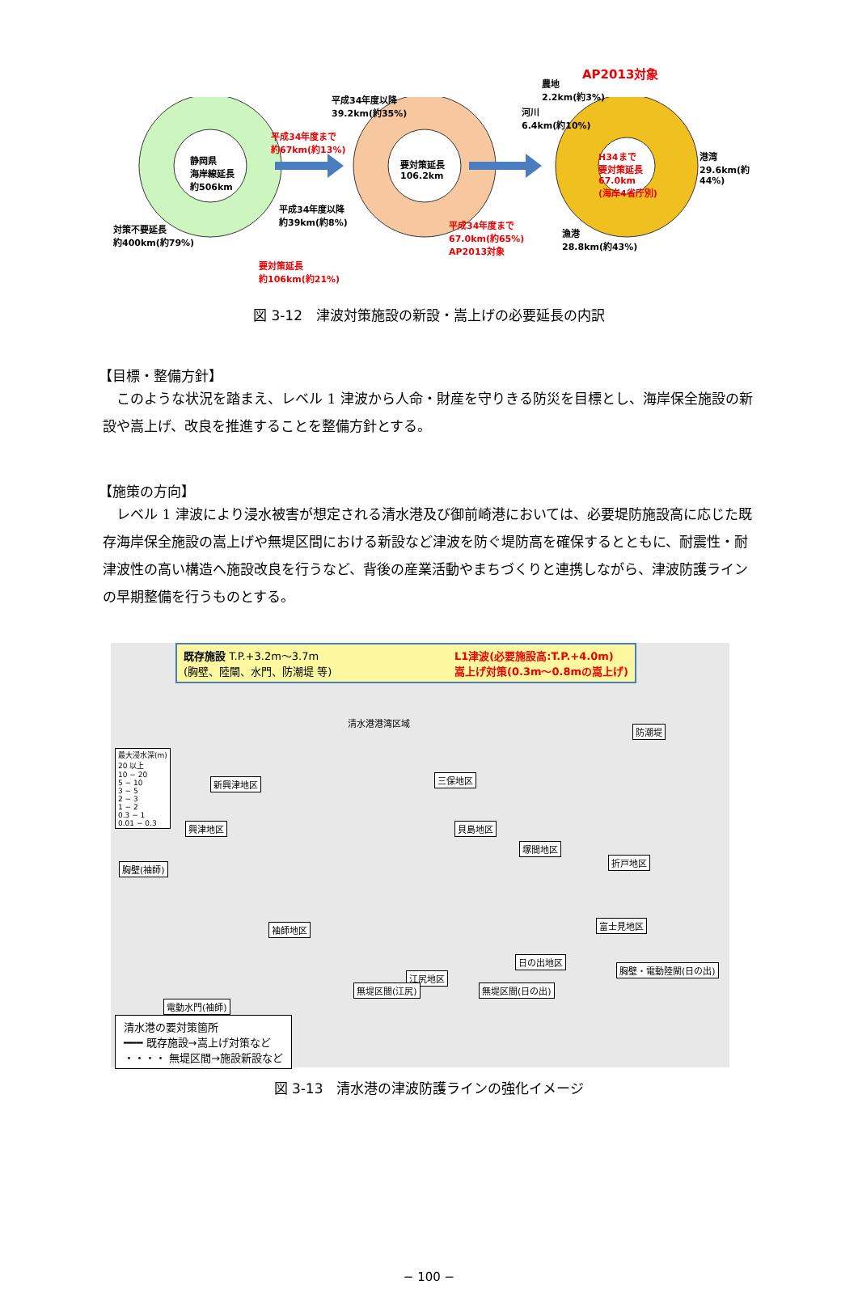静岡県
海岸線延長
約506km
平成34年度まで
約67km(約13%)
平成34年度以降
約39km(約8%)
対策不要延長
約400km(約79%)
要対策延長
約106km(約21%)
平成34年度以降
39.2km(約35%)
要対策延長
106.2km
平成34年度まで
67.0km(約65%)
AP2013対象
AP2013対象
農地
2.2km(約3%)
河川
6.4km(約10%)
H34まで
要対策延長
67.0km
(海岸4省庁別)
港湾
29.6km(約44%)
漁港
28.8km(約43%)
図 3-12　津波対策施設の新設・嵩上げの必要延長の内訳
【目標・整備方針】
　このような状況を踏まえ、レベル 1 津波から人命・財産を守りきる防災を目標とし、海岸保全施設の新設や嵩上げ、改良を推進することを整備方針とする。
【施策の方向】
　レベル 1 津波により浸水被害が想定される清水港及び御前崎港においては、必要堤防施設高に応じた既存海岸保全施設の嵩上げや無堤区間における新設など津波を防ぐ堤防高を確保するとともに、耐震性・耐津波性の高い構造へ施設改良を行うなど、背後の産業活動やまちづくりと連携しながら、津波防護ラインの早期整備を行うものとする。
既存施設 T.P.+3.2m〜3.7m
(胸壁、陸閘、水門、防潮堤 等) L1津波(必要施設高:T.P.+4.0m)
嵩上げ対策(0.3m〜0.8mの嵩上げ)
清水港港湾区域
最大浸水深(m)
20 以上
10 − 20
5 − 10
3 − 5
2 − 3
1 − 2
0.3 − 1
0.01 − 0.3
新興津地区
興津地区
三保地区
貝島地区
塚間地区
折戸地区
防潮堤
胸壁(袖師)
袖師地区 富士見地区
日の出地区
江尻地区
胸壁・電動陸閘(日の出)
電動水門(袖師)
無堤区間(江尻) 無堤区間(日の出)
清水港の要対策箇所
━━━ 既存施設→嵩上げ対策など
・・・・ 無堤区間→施設新設など
図 3-13　清水港の津波防護ラインの強化イメージ
− 100 −